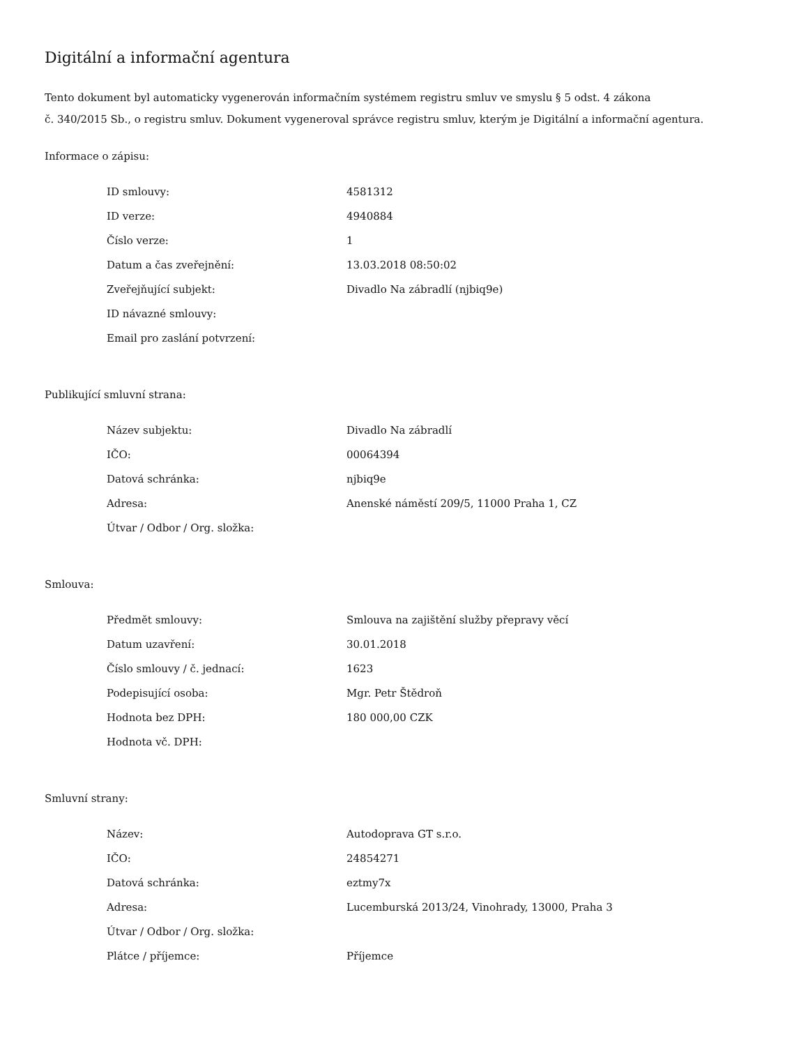Digitální a informační agentura
Tento dokument byl automaticky vygenerován informačním systémem registru smluv ve smyslu § 5 odst. 4 zákona
č. 340/2015 Sb., o registru smluv. Dokument vygeneroval správce registru smluv, kterým je Digitální a informační agentura.
Informace o zápisu:
| ID smlouvy: | 4581312 |
| ID verze: | 4940884 |
| Číslo verze: | 1 |
| Datum a čas zveřejnění: | 13.03.2018 08:50:02 |
| Zveřejňující subjekt: | Divadlo Na zábradlí (njbiq9e) |
| ID návazné smlouvy: | |
| Email pro zaslání potvrzení: | |
Publikující smluvní strana:
| Název subjektu: | Divadlo Na zábradlí |
| IČO: | 00064394 |
| Datová schránka: | njbiq9e |
| Adresa: | Anenské náměstí 209/5, 11000 Praha 1, CZ |
| Útvar / Odbor / Org. složka: | |
Smlouva:
| Předmět smlouvy: | Smlouva na zajištění služby přepravy věcí |
| Datum uzavření: | 30.01.2018 |
| Číslo smlouvy / č. jednací: | 1623 |
| Podepisující osoba: | Mgr. Petr Štědroň |
| Hodnota bez DPH: | 180 000,00 CZK |
| Hodnota vč. DPH: | |
Smluvní strany:
| Název: | Autodoprava GT s.r.o. |
| IČO: | 24854271 |
| Datová schránka: | eztmy7x |
| Adresa: | Lucemburská 2013/24, Vinohrady, 13000, Praha 3 |
| Útvar / Odbor / Org. složka: | |
| Plátce / příjemce: | Příjemce |